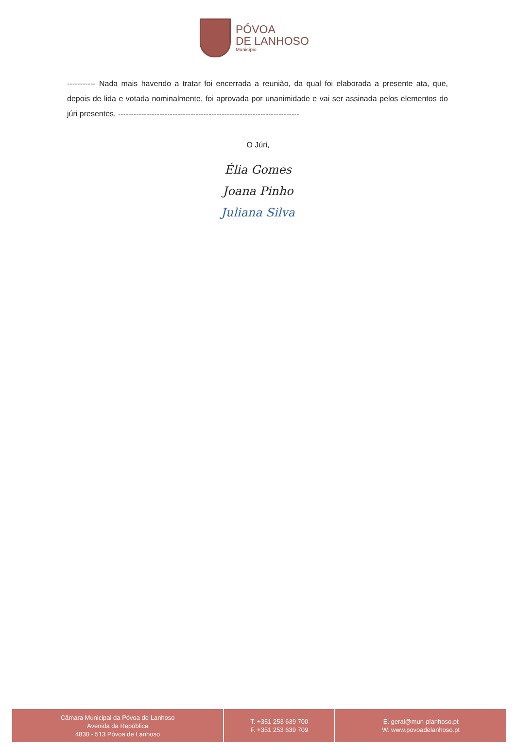PÓVOA
DE LANHOSO
Município
----------- Nada mais havendo a tratar foi encerrada a reunião, da qual foi elaborada a presente ata, que, depois de lida e votada nominalmente, foi aprovada por unanimidade e vai ser assinada pelos elementos do júri presentes. ----------------------------------------------------------------------
O Júri,
Élia Gomes
Joana Pinho
Juliana Silva
Câmara Municipal da Póvoa de Lanhoso
Avenida da República
4830 - 513 Póvoa de Lanhoso
T. +351 253 639 700
F. +351 253 639 709
E. geral@mun-planhoso.pt
W. www.povoadelanhoso.pt